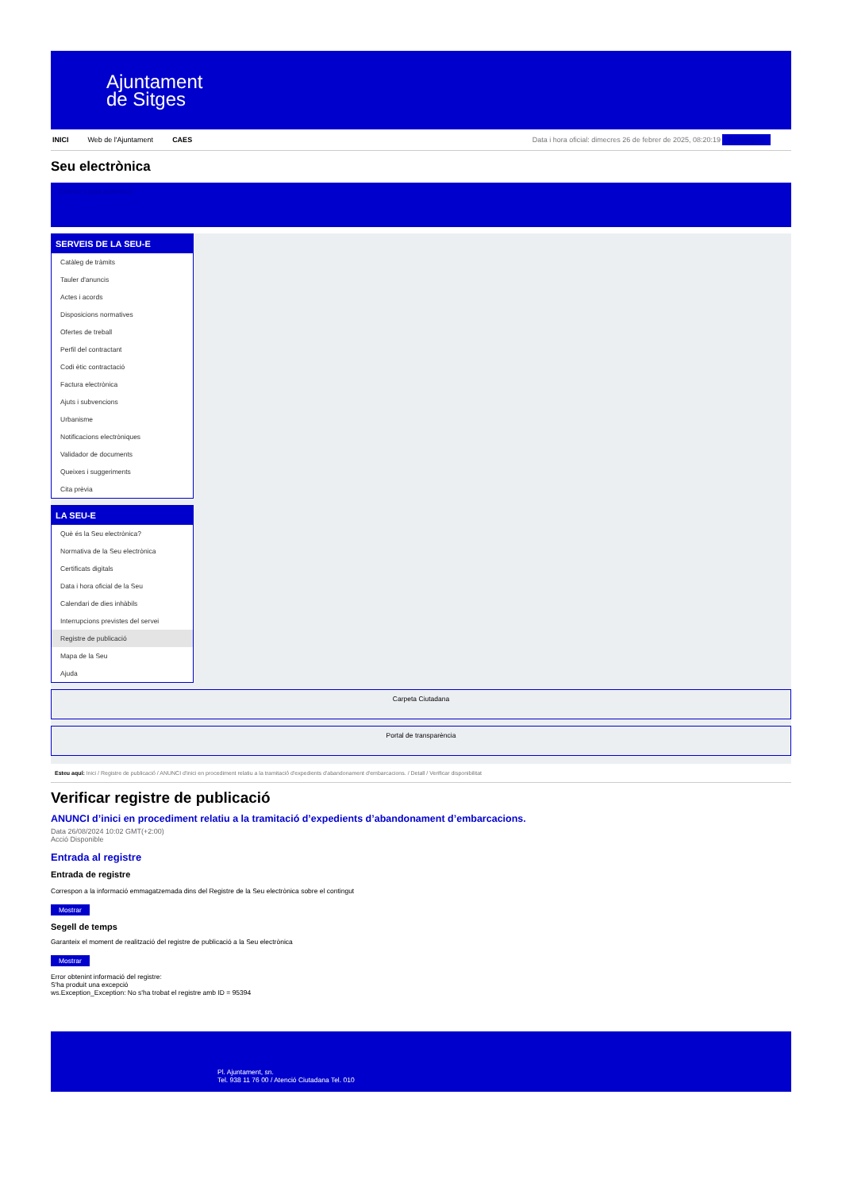Ajuntament
de Sitges
INICI Web de l'Ajuntament CAES Data i hora oficial: dimecres 26 de febrer de 2025, 08:20:19 Benvinguts
Seu electrònica
Obtenir còpia autèntica
SERVEIS DE LA SEU-E
Catàleg de tràmits
Tauler d'anuncis
Actes i acords
Disposicions normatives
Ofertes de treball
Perfil del contractant
Codi ètic contractació
Factura electrònica
Ajuts i subvencions
Urbanisme
Notificacions electròniques
Validador de documents
Queixes i suggeriments
Cita prèvia
LA SEU-E
Què és la Seu electrònica?
Normativa de la Seu electrònica
Certificats digitals
Data i hora oficial de la Seu
Calendari de dies inhàbils
Interrupcions previstes del servei
Registre de publicació
Mapa de la Seu
Ajuda
Carpeta Ciutadana
Portal de transparència
Esteu aquí: Inici / Registre de publicació / ANUNCI d'inici en procediment relatiu a la tramitació d'expedients d'abandonament d'embarcacions. / Detall / Verificar disponibilitat
Verificar registre de publicació
ANUNCI d’inici en procediment relatiu a la tramitació d’expedients d’abandonament d’embarcacions.
Data 26/08/2024 10:02 GMT(+2:00)
Acció Disponible
Entrada al registre
Entrada de registre
Correspon a la informació emmagatzemada dins del Registre de la Seu electrònica sobre el contingut
Mostrar
Segell de temps
Garanteix el moment de realització del registre de publicació a la Seu electrònica
Mostrar
Error obtenint informació del registre:
S'ha produit una excepció
ws.Exception_Exception: No s'ha trobat el registre amb ID = 95394
Pl. Ajuntament, sn.
Tel. 938 11 76 00 / Atenció Ciutadana Tel. 010